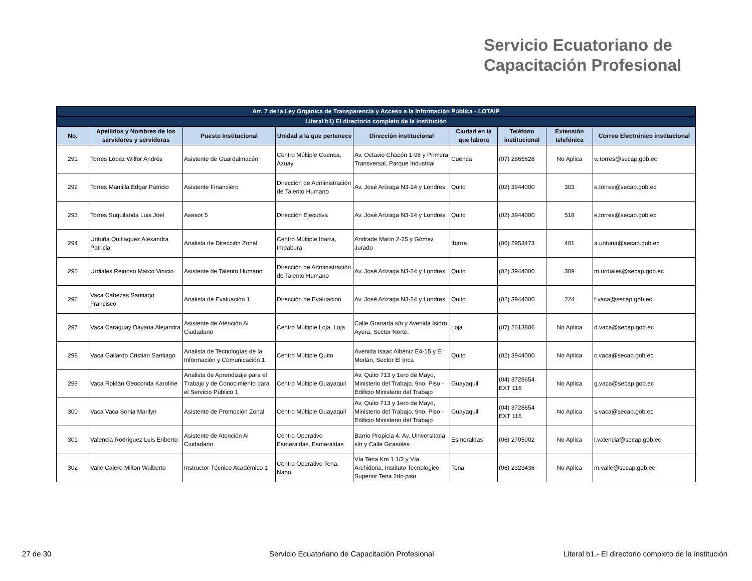Servicio Ecuatoriano de
Capacitación Profesional
| Art. 7 de la Ley Orgánica de Transparencia y Acceso a la Información Pública - LOTAIP | | | | | | | | |
| --- | --- | --- | --- | --- | --- | --- | --- | --- |
| Literal b1) El directorio completo de la institución | | | | | | | | |
| No. | Apellidos y Nombres de los servidores y servidoras | Puesto Institucional | Unidad a la que pertenece | Dirección institucional | Ciudad en la que labora | Teléfono institucional | Extensión telefónica | Correo Electrónico institucional |
| 291 | Torres López Wilfor Andrés | Asistente de Guardalmacén | Centro Múltiple Cuenca, Azuay | Av. Octavio Chacón 1-98 y Primera Transversal, Parque Industrial | Cuenca | (07) 2865628 | No Aplica | w.torres@secap.gob.ec |
| 292 | Torres Mantilla Edgar Patricio | Asistente Financiero | Dirección de Administración de Talento Humano | Av. José Arízaga N3-24 y Londres | Quito | (02) 3944000 | 303 | e.torres@secap.gob.ec |
| 293 | Torres Suquilanda Luis Joel | Asesor 5 | Dirección Ejecutiva | Av. José Arízaga N3-24 y Londres | Quito | (02) 3944000 | 518 | e.torres@secap.gob.ec |
| 294 | Untuña Quitiaquez Alexandra Patricia | Analista de Dirección Zonal | Centro Múltiple Ibarra, Imbabura | Andrade Marín 2-25 y Gómez Jurado | Ibarra | (06) 2953473 | 401 | a.untuna@secap.gob.ec |
| 295 | Urdiales Reinoso Marco Vinicio | Asistente de Talento Humano | Dirección de Administración de Talento Humano | Av. José Arízaga N3-24 y Londres | Quito | (02) 3944000 | 309 | m.urdiales@secap.gob.ec |
| 296 | Vaca Cabezas Santiago Francisco | Analista de Evaluación 1 | Dirección de Evaluación | Av. José Arízaga N3-24 y Londres | Quito | (02) 3944000 | 224 | f.vaca@secap.gob.ec |
| 297 | Vaca Caraguay Dayana Alejandra | Asistente de Atención Al Ciudadano | Centro Múltiple Loja, Loja | Calle Granada s/n y Avenida Isidro Ayora, Sector Norte. | Loja | (07) 2613806 | No Aplica | d.vaca@secap.gob.ec |
| 298 | Vaca Gallardo Cristian Santiago | Analista de Tecnologías de la Información y Comunicación 1 | Centro Múltiple Quito | Avenida Isaac Albéniz E4-15 y El Morlán, Sector El Inca | Quito | (02) 3944000 | No Aplica | c.vaca@secap.gob.ec |
| 299 | Vaca Roldán Geoconda Karoline | Analista de Aprendizaje para el Trabajo y de Conocimiento para el Servicio Público 1 | Centro Múltiple Guayaquil | Av. Quito 713 y 1ero de Mayo, Ministerio del Trabajo. 9no. Piso - Edificio Ministerio del Trabajo | Guayaquil | (04) 3728654 EXT 116 | No Aplica | g.vaca@secap.gob.ec |
| 300 | Vaca Vaca Sonia Marilyn | Asistente de Promoción Zonal | Centro Múltiple Guayaquil | Av. Quito 713 y 1ero de Mayo, Ministerio del Trabajo. 9no. Piso - Edificio Ministerio del Trabajo | Guayaquil | (04) 3728654 EXT 116 | No Aplica | s.vaca@secap.gob.ec |
| 301 | Valencia Rodríguez Luis Eriberto | Asistente de Atención Al Ciudadano | Centro Operativo Esmeraldas, Esmeraldas | Barrio Propicia 4. Av. Universitaria s/n y Calle Girasoles | Esmeraldas | (06) 2705002 | No Aplica | l.valencia@secap.gob.ec |
| 302 | Valle Calero Milton Walberto | Instructor Técnico Académico 1 | Centro Operativo Tena, Napo | Vía Tena Km 1 1/2 y Vía Archidona, Instituto Tecnológico Superior Tena 2do piso | Tena | (06) 2323436 | No Aplica | m.valle@secap.gob.ec |
27 de 30
Servicio Ecuatoriano de Capacitación Profesional
Literal b1.- El directorio completo de la institución